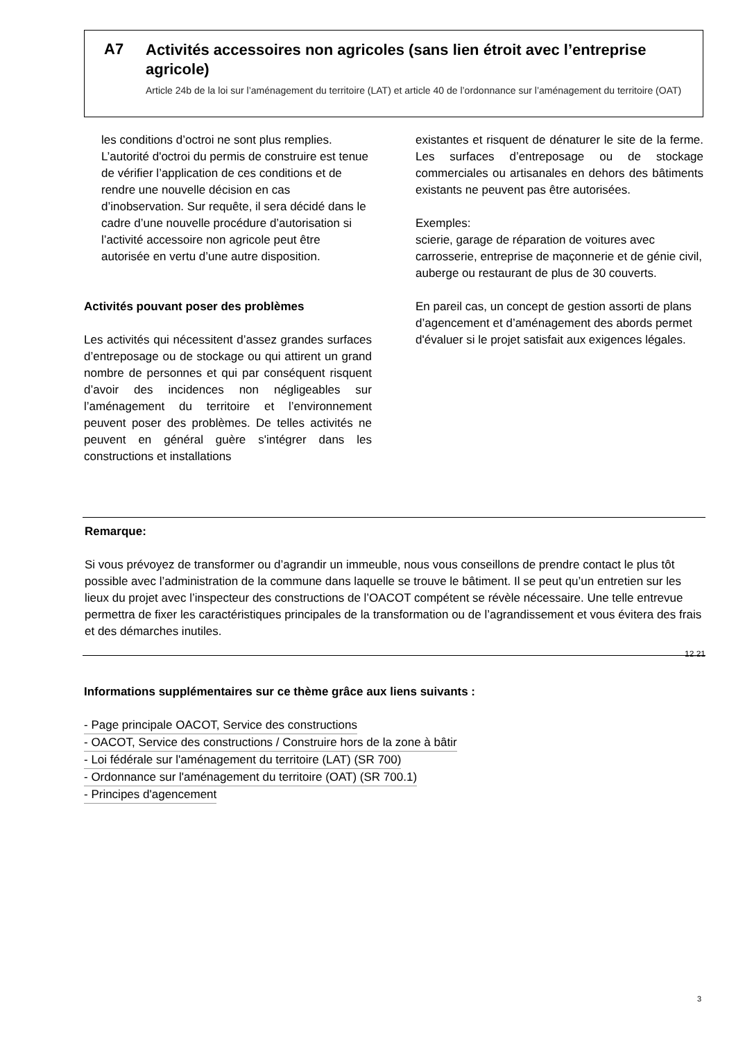A7
Activités accessoires non agricoles (sans lien étroit avec l’entreprise agricole)
Article 24b de la loi sur l’aménagement du territoire (LAT) et article 40 de l’ordonnance sur l’aménagement du territoire (OAT)
les conditions d’octroi ne sont plus remplies. L’autorité d'octroi du permis de construire est tenue de vérifier l’application de ces conditions et de rendre une nouvelle décision en cas d’inobservation. Sur requête, il sera décidé dans le cadre d’une nouvelle procédure d’autorisation si l’activité accessoire non agricole peut être autorisée en vertu d’une autre disposition.
Activités pouvant poser des problèmes
Les activités qui nécessitent d’assez grandes surfaces d’entreposage ou de stockage ou qui attirent un grand nombre de personnes et qui par conséquent risquent d’avoir des incidences non négligeables sur l’aménagement du territoire et l’environnement peuvent poser des problèmes. De telles activités ne peuvent en général guère s'intégrer dans les constructions et installations
existantes et risquent de dénaturer le site de la ferme. Les surfaces d’entreposage ou de stockage commerciales ou artisanales en dehors des bâtiments existants ne peuvent pas être autorisées.
Exemples:
scierie, garage de réparation de voitures avec carrosserie, entreprise de maçonnerie et de génie civil, auberge ou restaurant de plus de 30 couverts.
En pareil cas, un concept de gestion assorti de plans d’agencement et d’aménagement des abords permet d'évaluer si le projet satisfait aux exigences légales.
Remarque:
Si vous prévoyez de transformer ou d’agrandir un immeuble, nous vous conseillons de prendre contact le plus tôt possible avec l’administration de la commune dans laquelle se trouve le bâtiment. Il se peut qu’un entretien sur les lieux du projet avec l’inspecteur des constructions de l’OACOT compétent se révèle nécessaire. Une telle entrevue permettra de fixer les caractéristiques principales de la transformation ou de l’agrandissement et vous évitera des frais et des démarches inutiles.
12.21
Informations supplémentaires sur ce thème grâce aux liens suivants :
- Page principale OACOT, Service des constructions
- OACOT, Service des constructions / Construire hors de la zone à bâtir
- Loi fédérale sur l'aménagement du territoire (LAT) (SR 700)
- Ordonnance sur l'aménagement du territoire (OAT) (SR 700.1)
- Principes d'agencement
3